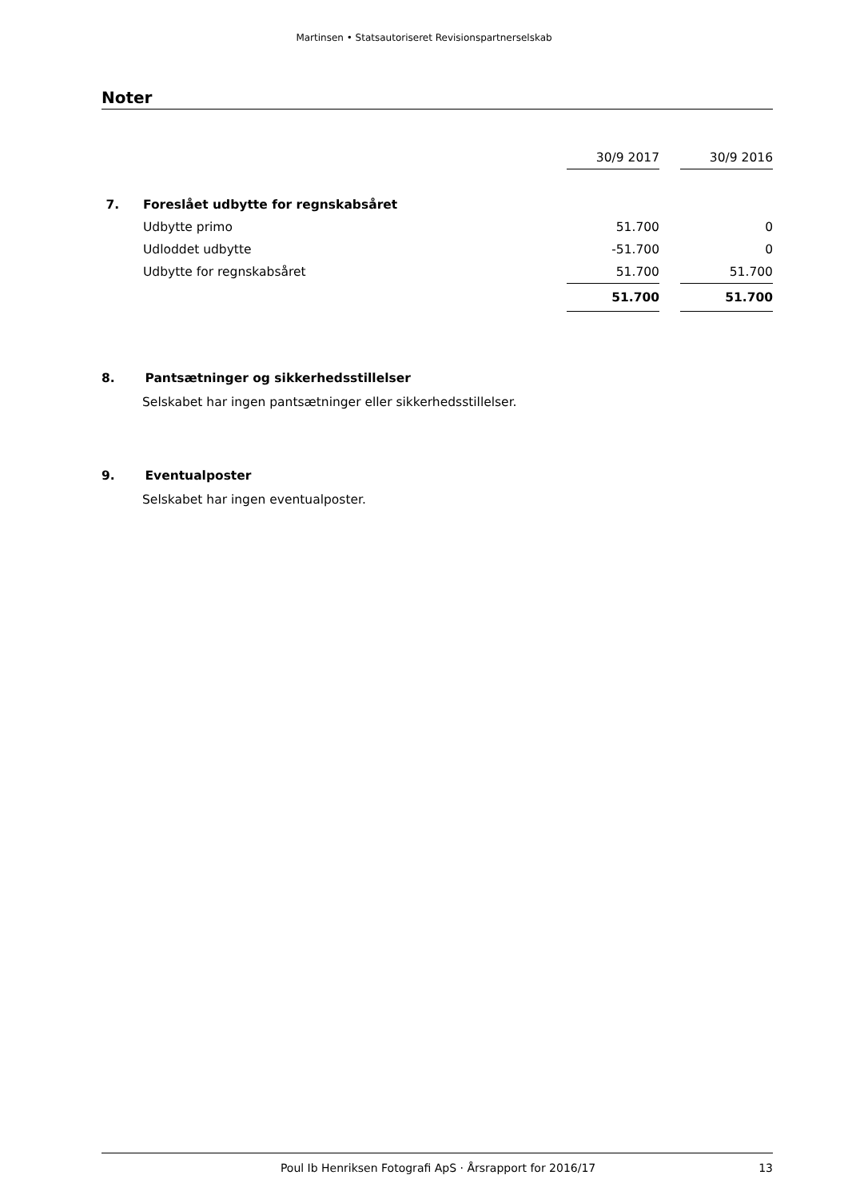Martinsen • Statsautoriseret Revisionspartnerselskab
Noter
| | | 30/9 2017 | | 30/9 2016 |
| 7. | Foreslået udbytte for regnskabsåret | | | |
| | Udbytte primo | 51.700 | | 0 |
| | Udloddet udbytte | -51.700 | | 0 |
| | Udbytte for regnskabsåret | 51.700 | | 51.700 |
| | | 51.700 | | 51.700 |
8. Pantsætninger og sikkerhedsstillelser
Selskabet har ingen pantsætninger eller sikkerhedsstillelser.
9. Eventualposter
Selskabet har ingen eventualposter.
Poul Ib Henriksen Fotografi ApS · Årsrapport for 2016/17 13